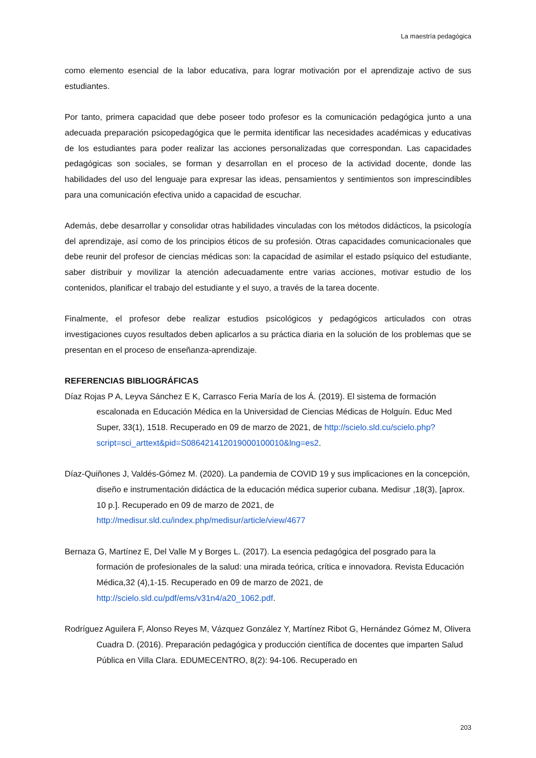La maestría pedagógica
como elemento esencial de la labor educativa, para lograr motivación por el aprendizaje activo de sus estudiantes.
Por tanto, primera capacidad que debe poseer todo profesor es la comunicación pedagógica junto a una adecuada preparación psicopedagógica que le permita identificar las necesidades académicas y educativas de los estudiantes para poder realizar las acciones personalizadas que correspondan. Las capacidades pedagógicas son sociales, se forman y desarrollan en el proceso de la actividad docente, donde las habilidades del uso del lenguaje para expresar las ideas, pensamientos y sentimientos son imprescindibles para una comunicación efectiva unido a capacidad de escuchar.
Además, debe desarrollar y consolidar otras habilidades vinculadas con los métodos didácticos, la psicología del aprendizaje, así como de los principios éticos de su profesión. Otras capacidades comunicacionales que debe reunir del profesor de ciencias médicas son: la capacidad de asimilar el estado psíquico del estudiante, saber distribuir y movilizar la atención adecuadamente entre varias acciones, motivar estudio de los contenidos, planificar el trabajo del estudiante y el suyo, a través de la tarea docente.
Finalmente, el profesor debe realizar estudios psicológicos y pedagógicos articulados con otras investigaciones cuyos resultados deben aplicarlos a su práctica diaria en la solución de los problemas que se presentan en el proceso de enseñanza-aprendizaje.
REFERENCIAS BIBLIOGRÁFICAS
Díaz Rojas P A, Leyva Sánchez E K, Carrasco Feria María de los Á. (2019). El sistema de formación escalonada en Educación Médica en la Universidad de Ciencias Médicas de Holguín. Educ Med Super, 33(1), 1518. Recuperado en 09 de marzo de 2021, de http://scielo.sld.cu/scielo.php?script=sci_arttext&pid=S086421412019000100010&lng=es2.
Díaz-Quiñones J, Valdés-Gómez M. (2020). La pandemia de COVID 19 y sus implicaciones en la concepción, diseño e instrumentación didáctica de la educación médica superior cubana. Medisur ,18(3), [aprox. 10 p.]. Recuperado en 09 de marzo de 2021, de http://medisur.sld.cu/index.php/medisur/article/view/4677
Bernaza G, Martínez E, Del Valle M y Borges L. (2017). La esencia pedagógica del posgrado para la formación de profesionales de la salud: una mirada teórica, crítica e innovadora. Revista Educación Médica,32 (4),1-15. Recuperado en 09 de marzo de 2021, de http://scielo.sld.cu/pdf/ems/v31n4/a20_1062.pdf.
Rodríguez Aguilera F, Alonso Reyes M, Vázquez González Y, Martínez Ribot G, Hernández Gómez M, Olivera Cuadra D. (2016). Preparación pedagógica y producción científica de docentes que imparten Salud Pública en Villa Clara. EDUMECENTRO, 8(2): 94-106. Recuperado en
203